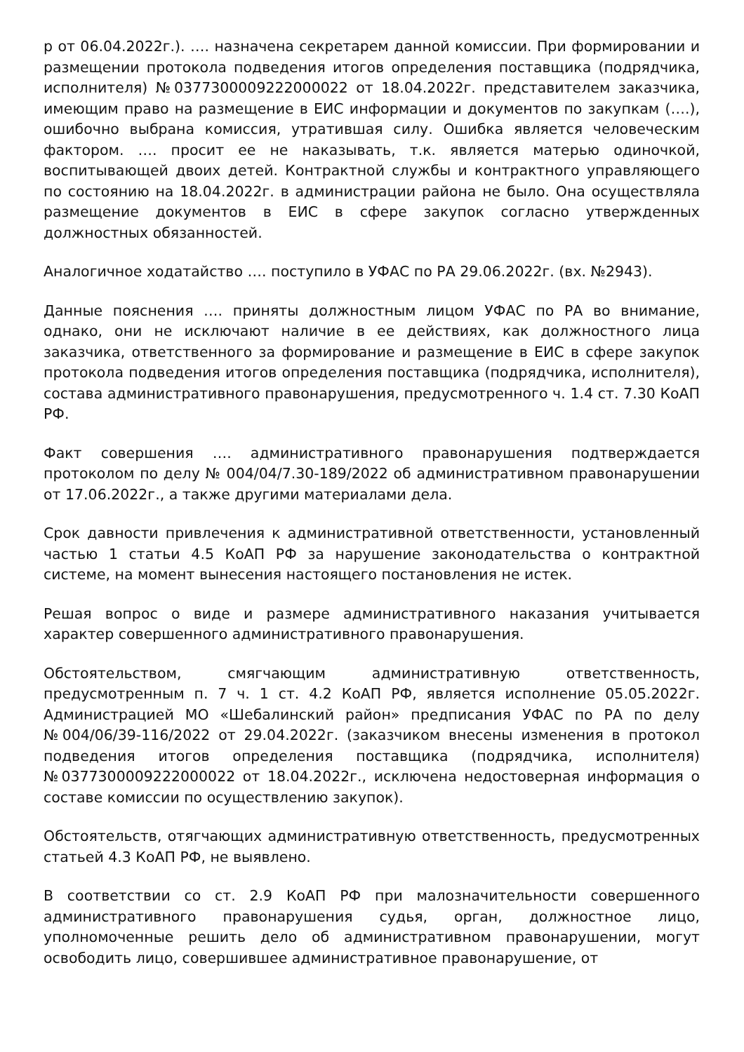р от 06.04.2022г.). …. назначена секретарем данной комиссии. При формировании и размещении протокола подведения итогов определения поставщика (подрядчика, исполнителя) №0377300009222000022 от 18.04.2022г. представителем заказчика, имеющим право на размещение в ЕИС информации и документов по закупкам (….), ошибочно выбрана комиссия, утратившая силу. Ошибка является человеческим фактором. …. просит ее не наказывать, т.к. является матерью одиночкой, воспитывающей двоих детей. Контрактной службы и контрактного управляющего по состоянию на 18.04.2022г. в администрации района не было. Она осуществляла размещение документов в ЕИС в сфере закупок согласно утвержденных должностных обязанностей.
Аналогичное ходатайство …. поступило в УФАС по РА 29.06.2022г. (вх. №2943).
Данные пояснения …. приняты должностным лицом УФАС по РА во внимание, однако, они не исключают наличие в ее действиях, как должностного лица заказчика, ответственного за формирование и размещение в ЕИС в сфере закупок протокола подведения итогов определения поставщика (подрядчика, исполнителя), состава административного правонарушения, предусмотренного ч. 1.4 ст. 7.30 КоАП РФ.
Факт совершения …. административного правонарушения подтверждается протоколом по делу № 004/04/7.30-189/2022 об административном правонарушении от 17.06.2022г., а также другими материалами дела.
Срок давности привлечения к административной ответственности, установленный частью 1 статьи 4.5 КоАП РФ за нарушение законодательства о контрактной системе, на момент вынесения настоящего постановления не истек.
Решая вопрос о виде и размере административного наказания учитывается характер совершенного административного правонарушения.
Обстоятельством, смягчающим административную ответственность, предусмотренным п. 7 ч. 1 ст. 4.2 КоАП РФ, является исполнение 05.05.2022г. Администрацией МО «Шебалинский район» предписания УФАС по РА по делу №004/06/39-116/2022 от 29.04.2022г. (заказчиком внесены изменения в протокол подведения итогов определения поставщика (подрядчика, исполнителя) №0377300009222000022 от 18.04.2022г., исключена недостоверная информация о составе комиссии по осуществлению закупок).
Обстоятельств, отягчающих административную ответственность, предусмотренных статьей 4.3 КоАП РФ, не выявлено.
В соответствии со ст. 2.9 КоАП РФ при малозначительности совершенного административного правонарушения судья, орган, должностное лицо, уполномоченные решить дело об административном правонарушении, могут освободить лицо, совершившее административное правонарушение, от